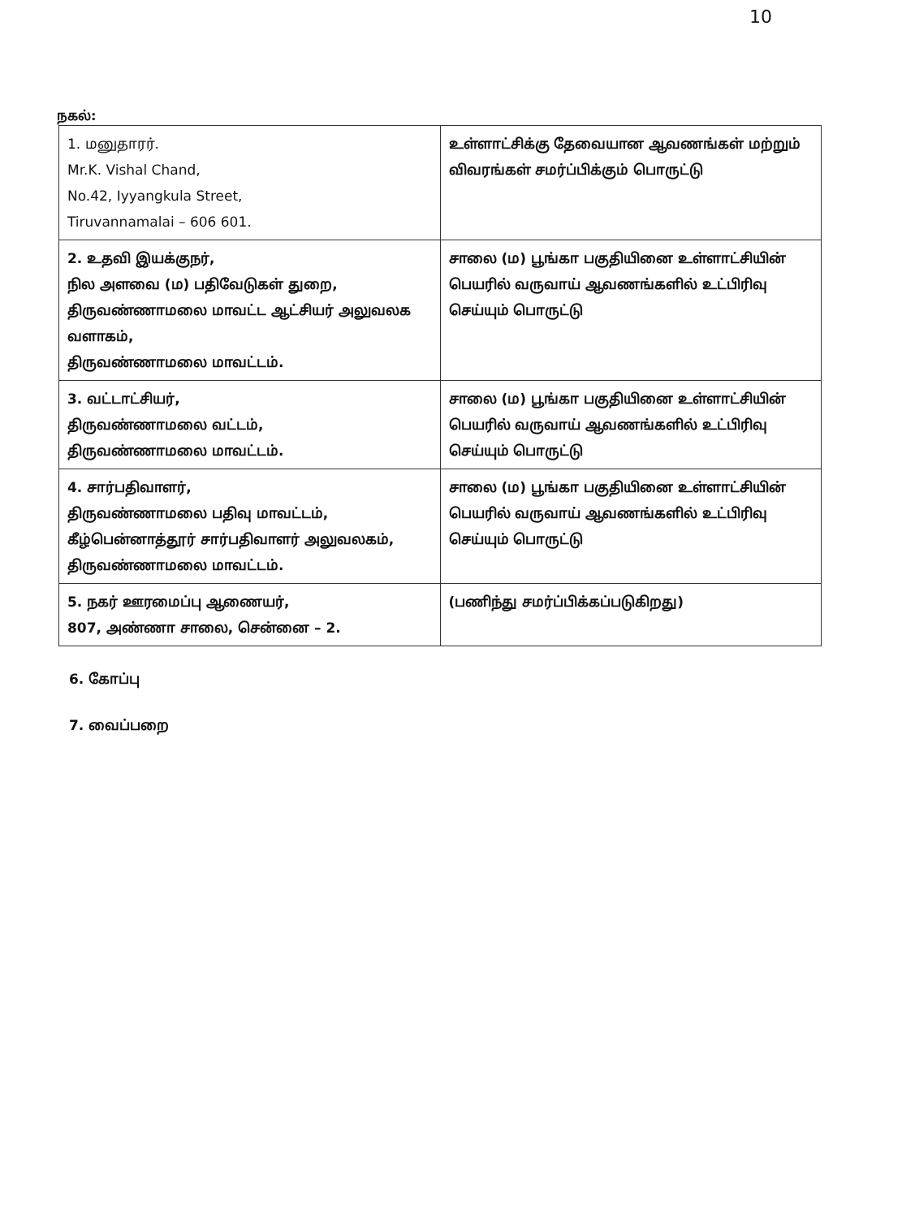10
நகல்:
| 1. மனுதாரர். Mr.K. Vishal Chand, No.42, Iyyangkula Street, Tiruvannamalai – 606 601. | உள்ளாட்சிக்கு தேவையான ஆவணங்கள் மற்றும் விவரங்கள் சமர்ப்பிக்கும் பொருட்டு |
| 2. உதவி இயக்குநர், நில அளவை (ம) பதிவேடுகள் துறை, திருவண்ணாமலை மாவட்ட ஆட்சியர் அலுவலக வளாகம், திருவண்ணாமலை மாவட்டம். | சாலை (ம) பூங்கா பகுதியினை உள்ளாட்சியின் பெயரில் வருவாய் ஆவணங்களில் உட்பிரிவு செய்யும் பொருட்டு |
| 3. வட்டாட்சியர், திருவண்ணாமலை வட்டம், திருவண்ணாமலை மாவட்டம். | சாலை (ம) பூங்கா பகுதியினை உள்ளாட்சியின் பெயரில் வருவாய் ஆவணங்களில் உட்பிரிவு செய்யும் பொருட்டு |
| 4. சார்பதிவாளர், திருவண்ணாமலை பதிவு மாவட்டம், கீழ்பென்னாத்தூர் சார்பதிவாளர் அலுவலகம், திருவண்ணாமலை மாவட்டம். | சாலை (ம) பூங்கா பகுதியினை உள்ளாட்சியின் பெயரில் வருவாய் ஆவணங்களில் உட்பிரிவு செய்யும் பொருட்டு |
| 5. நகர் ஊரமைப்பு ஆணையர், 807, அண்ணா சாலை, சென்னை – 2. | (பணிந்து சமர்ப்பிக்கப்படுகிறது) |
6. கோப்பு
7. வைப்பறை